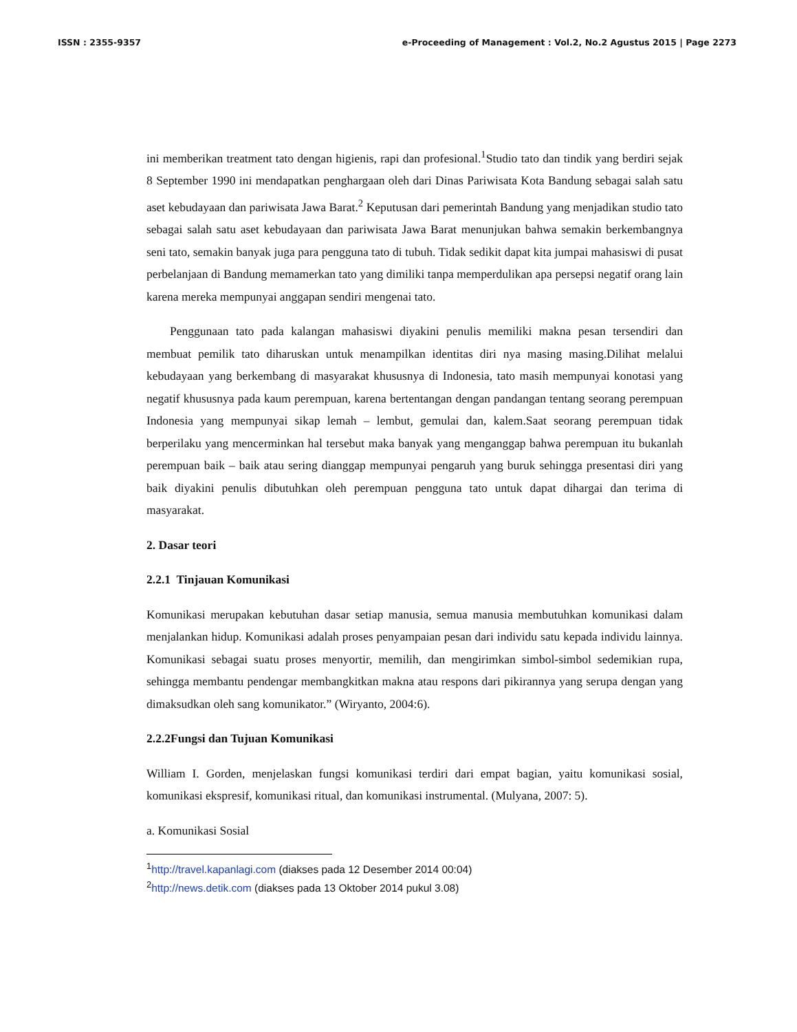ISSN : 2355-9357 e-Proceeding of Management : Vol.2, No.2 Agustus 2015 | Page 2273
ini memberikan treatment tato dengan higienis, rapi dan profesional.<sup>1</sup>Studio tato dan tindik yang berdiri sejak 8 September 1990 ini mendapatkan penghargaan oleh dari Dinas Pariwisata Kota Bandung sebagai salah satu aset kebudayaan dan pariwisata Jawa Barat.<sup>2</sup> Keputusan dari pemerintah Bandung yang menjadikan studio tato sebagai salah satu aset kebudayaan dan pariwisata Jawa Barat menunjukan bahwa semakin berkembangnya seni tato, semakin banyak juga para pengguna tato di tubuh. Tidak sedikit dapat kita jumpai mahasiswi di pusat perbelanjaan di Bandung memamerkan tato yang dimiliki tanpa memperdulikan apa persepsi negatif orang lain karena mereka mempunyai anggapan sendiri mengenai tato.
Penggunaan tato pada kalangan mahasiswi diyakini penulis memiliki makna pesan tersendiri dan membuat pemilik tato diharuskan untuk menampilkan identitas diri nya masing masing.Dilihat melalui kebudayaan yang berkembang di masyarakat khususnya di Indonesia, tato masih mempunyai konotasi yang negatif khususnya pada kaum perempuan, karena bertentangan dengan pandangan tentang seorang perempuan Indonesia yang mempunyai sikap lemah – lembut, gemulai dan, kalem.Saat seorang perempuan tidak berperilaku yang mencerminkan hal tersebut maka banyak yang menganggap bahwa perempuan itu bukanlah perempuan baik – baik atau sering dianggap mempunyai pengaruh yang buruk sehingga presentasi diri yang baik diyakini penulis dibutuhkan oleh perempuan pengguna tato untuk dapat dihargai dan terima di masyarakat.
2. Dasar teori
2.2.1 Tinjauan Komunikasi
Komunikasi merupakan kebutuhan dasar setiap manusia, semua manusia membutuhkan komunikasi dalam menjalankan hidup. Komunikasi adalah proses penyampaian pesan dari individu satu kepada individu lainnya. Komunikasi sebagai suatu proses menyortir, memilih, dan mengirimkan simbol-simbol sedemikian rupa, sehingga membantu pendengar membangkitkan makna atau respons dari pikirannya yang serupa dengan yang dimaksudkan oleh sang komunikator.” (Wiryanto, 2004:6).
2.2.2Fungsi dan Tujuan Komunikasi
William I. Gorden, menjelaskan fungsi komunikasi terdiri dari empat bagian, yaitu komunikasi sosial, komunikasi ekspresif, komunikasi ritual, dan komunikasi instrumental. (Mulyana, 2007: 5).
a. Komunikasi Sosial
<sup>1</sup> http://travel.kapanlagi.com (diakses pada 12 Desember 2014 00:04)
<sup>2</sup> http://news.detik.com (diakses pada 13 Oktober 2014 pukul 3.08)